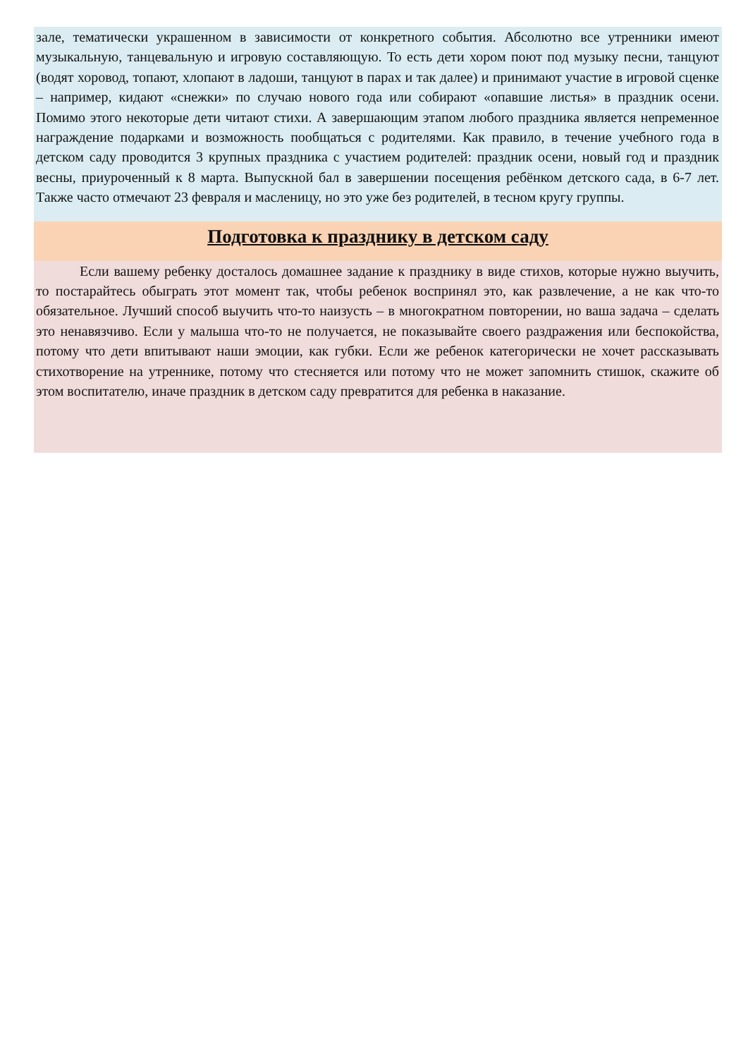зале, тематически украшенном в зависимости от конкретного события. Абсолютно все утренники имеют музыкальную, танцевальную и игровую составляющую. То есть дети хором поют под музыку песни, танцуют (водят хоровод, топают, хлопают в ладоши, танцуют в парах и так далее) и принимают участие в игровой сценке – например, кидают «снежки» по случаю нового года или собирают «опавшие листья» в праздник осени. Помимо этого некоторые дети читают стихи. А завершающим этапом любого праздника является непременное награждение подарками и возможность пообщаться с родителями. Как правило, в течение учебного года в детском саду проводится 3 крупных праздника с участием родителей: праздник осени, новый год и праздник весны, приуроченный к 8 марта. Выпускной бал в завершении посещения ребёнком детского сада, в 6-7 лет. Также часто отмечают 23 февраля и масленицу, но это уже без родителей, в тесном кругу группы.
Подготовка к празднику в детском саду
Если вашему ребенку досталось домашнее задание к празднику в виде стихов, которые нужно выучить, то постарайтесь обыграть этот момент так, чтобы ребенок воспринял это, как развлечение, а не как что-то обязательное. Лучший способ выучить что-то наизусть – в многократном повторении, но ваша задача – сделать это ненавязчиво. Если у малыша что-то не получается, не показывайте своего раздражения или беспокойства, потому что дети впитывают наши эмоции, как губки. Если же ребенок категорически не хочет рассказывать стихотворение на утреннике, потому что стесняется или потому что не может запомнить стишок, скажите об этом воспитателю, иначе праздник в детском саду превратится для ребенка в наказание.